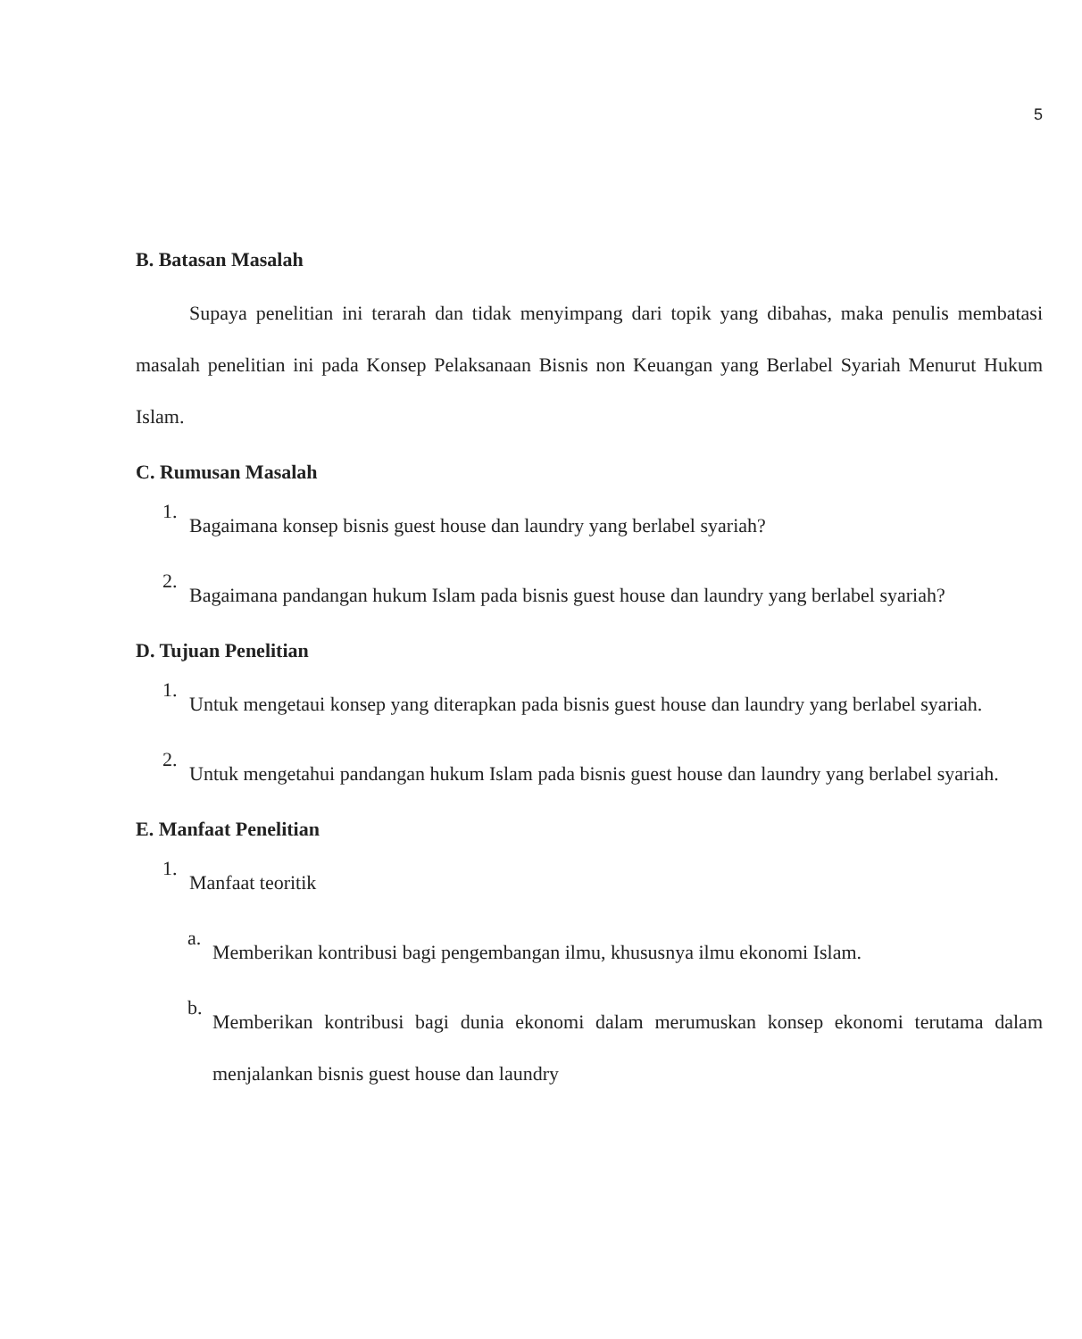5
B. Batasan Masalah
Supaya penelitian ini terarah dan tidak menyimpang dari topik yang dibahas, maka penulis membatasi masalah penelitian ini pada Konsep Pelaksanaan Bisnis non Keuangan yang Berlabel Syariah Menurut Hukum Islam.
C. Rumusan Masalah
1.
Bagaimana konsep bisnis guest house dan laundry yang berlabel syariah?
2.
Bagaimana pandangan hukum Islam pada bisnis guest house dan laundry yang berlabel syariah?
D. Tujuan Penelitian
1.
Untuk mengetaui konsep yang diterapkan pada bisnis guest house dan laundry yang berlabel syariah.
2.
Untuk mengetahui pandangan hukum Islam pada bisnis guest house dan laundry yang berlabel syariah.
E. Manfaat Penelitian
1.
Manfaat teoritik
a.
Memberikan kontribusi bagi pengembangan ilmu, khususnya ilmu ekonomi Islam.
b.
Memberikan kontribusi bagi dunia ekonomi dalam merumuskan konsep ekonomi terutama dalam menjalankan bisnis guest house dan laundry